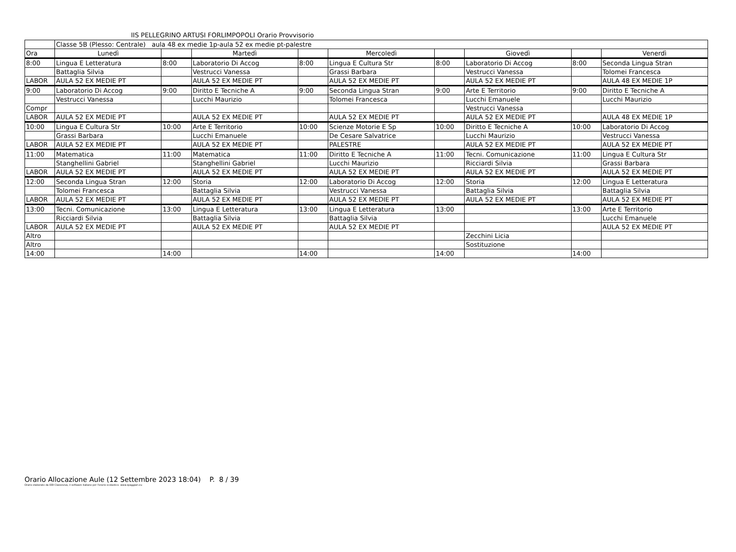IIS PELLEGRINO ARTUSI FORLIMPOPOLI Orario Provvisorio
| | Classe 5B (Plesso: Centrale) aula 48 ex medie 1p-aula 52 ex medie pt-palestre | | | | | | | | |
| Ora | Lunedì | | Martedì | | Mercoledì | | Giovedì | | Venerdì |
| 8:00 | Lingua E Letteratura | 8:00 | Laboratorio Di Accog | 8:00 | Lingua E Cultura Str | 8:00 | Laboratorio Di Accog | 8:00 | Seconda Lingua Stran |
| | Battaglia Silvia | | Vestrucci Vanessa | | Grassi Barbara | | Vestrucci Vanessa | | Tolomei Francesca |
| LABOR | AULA 52 EX MEDIE PT | | AULA 52 EX MEDIE PT | | AULA 52 EX MEDIE PT | | AULA 52 EX MEDIE PT | | AULA 48 EX MEDIE 1P |
| 9:00 | Laboratorio Di Accog | 9:00 | Diritto E Tecniche A | 9:00 | Seconda Lingua Stran | 9:00 | Arte E Territorio | 9:00 | Diritto E Tecniche A |
| | Vestrucci Vanessa | | Lucchi Maurizio | | Tolomei Francesca | | Lucchi Emanuele | | Lucchi Maurizio |
| Compr | | | | | | | Vestrucci Vanessa | | |
| LABOR | AULA 52 EX MEDIE PT | | AULA 52 EX MEDIE PT | | AULA 52 EX MEDIE PT | | AULA 52 EX MEDIE PT | | AULA 48 EX MEDIE 1P |
| 10:00 | Lingua E Cultura Str | 10:00 | Arte E Territorio | 10:00 | Scienze Motorie E Sp | 10:00 | Diritto E Tecniche A | 10:00 | Laboratorio Di Accog |
| | Grassi Barbara | | Lucchi Emanuele | | De Cesare Salvatrice | | Lucchi Maurizio | | Vestrucci Vanessa |
| LABOR | AULA 52 EX MEDIE PT | | AULA 52 EX MEDIE PT | | PALESTRE | | AULA 52 EX MEDIE PT | | AULA 52 EX MEDIE PT |
| 11:00 | Matematica | 11:00 | Matematica | 11:00 | Diritto E Tecniche A | 11:00 | Tecni. Comunicazione | 11:00 | Lingua E Cultura Str |
| | Stanghellini Gabriel | | Stanghellini Gabriel | | Lucchi Maurizio | | Ricciardi Silvia | | Grassi Barbara |
| LABOR | AULA 52 EX MEDIE PT | | AULA 52 EX MEDIE PT | | AULA 52 EX MEDIE PT | | AULA 52 EX MEDIE PT | | AULA 52 EX MEDIE PT |
| 12:00 | Seconda Lingua Stran | 12:00 | Storia | 12:00 | Laboratorio Di Accog | 12:00 | Storia | 12:00 | Lingua E Letteratura |
| | Tolomei Francesca | | Battaglia Silvia | | Vestrucci Vanessa | | Battaglia Silvia | | Battaglia Silvia |
| LABOR | AULA 52 EX MEDIE PT | | AULA 52 EX MEDIE PT | | AULA 52 EX MEDIE PT | | AULA 52 EX MEDIE PT | | AULA 52 EX MEDIE PT |
| 13:00 | Tecni. Comunicazione | 13:00 | Lingua E Letteratura | 13:00 | Lingua E Letteratura | 13:00 | | 13:00 | Arte E Territorio |
| | Ricciardi Silvia | | Battaglia Silvia | | Battaglia Silvia | | | | Lucchi Emanuele |
| LABOR | AULA 52 EX MEDIE PT | | AULA 52 EX MEDIE PT | | AULA 52 EX MEDIE PT | | | | AULA 52 EX MEDIE PT |
| Altro | | | | | | | Zecchini Licia | | |
| Altro | | | | | | | Sostituzione | | |
| 14:00 | | 14:00 | | 14:00 | | 14:00 | | 14:00 | |
Orario Allocazione Aule (12 Settembre 2023 18:04) P. 8 / 39
Orario elaborato da ODI Classeviva, il software italiano per l'orario scolastico. www.spaggiari.eu